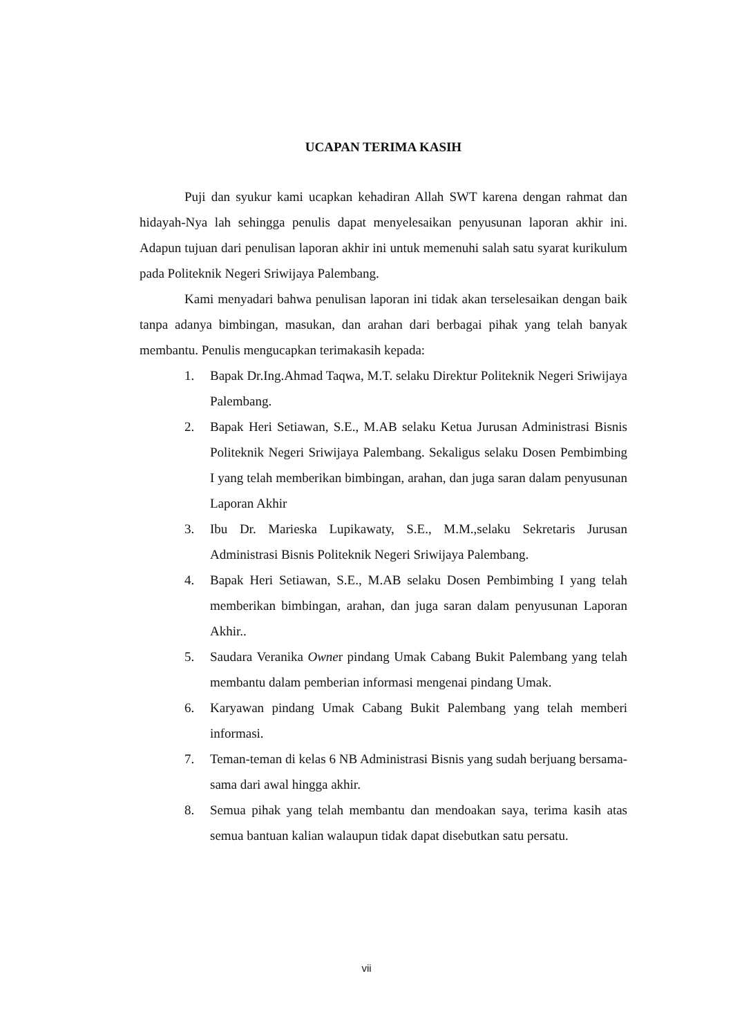UCAPAN TERIMA KASIH
Puji dan syukur kami ucapkan kehadiran Allah SWT karena dengan rahmat dan hidayah-Nya lah sehingga penulis dapat menyelesaikan penyusunan laporan akhir ini. Adapun tujuan dari penulisan laporan akhir ini untuk memenuhi salah satu syarat kurikulum pada Politeknik Negeri Sriwijaya Palembang.
Kami menyadari bahwa penulisan laporan ini tidak akan terselesaikan dengan baik tanpa adanya bimbingan, masukan, dan arahan dari berbagai pihak yang telah banyak membantu. Penulis mengucapkan terimakasih kepada:
1. Bapak Dr.Ing.Ahmad Taqwa, M.T. selaku Direktur Politeknik Negeri Sriwijaya Palembang.
2. Bapak Heri Setiawan, S.E., M.AB selaku Ketua Jurusan Administrasi Bisnis Politeknik Negeri Sriwijaya Palembang. Sekaligus selaku Dosen Pembimbing I yang telah memberikan bimbingan, arahan, dan juga saran dalam penyusunan Laporan Akhir
3. Ibu Dr. Marieska Lupikawaty, S.E., M.M.,selaku Sekretaris Jurusan Administrasi Bisnis Politeknik Negeri Sriwijaya Palembang.
4. Bapak Heri Setiawan, S.E., M.AB selaku Dosen Pembimbing I yang telah memberikan bimbingan, arahan, dan juga saran dalam penyusunan Laporan Akhir..
5. Saudara Veranika Owner pindang Umak Cabang Bukit Palembang yang telah membantu dalam pemberian informasi mengenai pindang Umak.
6. Karyawan pindang Umak Cabang Bukit Palembang yang telah memberi informasi.
7. Teman-teman di kelas 6 NB Administrasi Bisnis yang sudah berjuang bersama-sama dari awal hingga akhir.
8. Semua pihak yang telah membantu dan mendoakan saya, terima kasih atas semua bantuan kalian walaupun tidak dapat disebutkan satu persatu.
vii